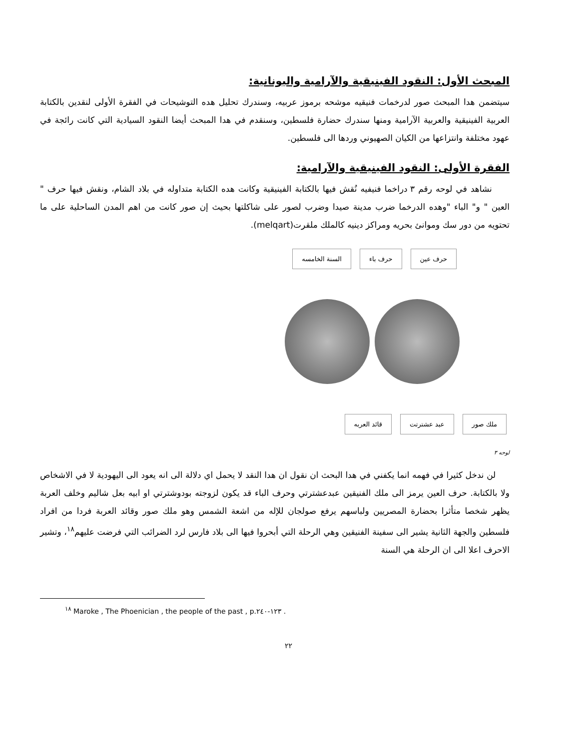المبحث الأول: النقود الفينيقية والآرامية واليونانية:
سيتضمن هدا المبحث صور لدرخمات فنيقيه موشحه برموز عربيه، وسندرك تحليل هده التوشيحات في الفقرة الأولى لنقدين بالكتابة العربية الفينيقية والعربية الآرامية ومنها سندرك حضارة فلسطين، وسنقدم في هدا المبحث أيضا النقود السيادية التي كانت رائجة في عهود مختلفة وانتزاعها من الكيان الصهيوني وردها الى فلسطين.
الفقرة الأولى: النقود الفينيقية والآرامية:
نشاهد في لوحه رقم ٣ دراخما فنيفيه نُقش فيها بالكتابة الفينيقية وكانت هده الكتابة متداوله في بلاد الشام، ونقش فيها حرف " العين " و" الباء "وهده الدرخما ضرب مدينة صيدا وضرب لصور على شاكلتها بحيث إن صور كانت من اهم المدن الساحلية على ما تحتويه من دور سك وموانئ بحريه ومراكز دينيه كالملك ملقرت(melqart).
حرف عين حرف باء السنة الخامسه
ملك صور عبد عشترتت قائد العربه
لوحه ٣
لن ندخل كثيرا في فهمه انما يكفني في هدا البحث ان نقول ان هدا النقد لا يحمل اي دلالة الى انه يعود الى اليهودية لا في الاشخاص ولا بالكتابة. حرف العين يرمز الى ملك الفنيقين عبدعشترتي وحرف الباء قد يكون لزوجته بودوشترتي او ابيه بعل شاليم وخلف العربة يظهر شخصا متأثرا بحضارة المصريين ولباسهم يرفع صولجان للإله من اشعة الشمس وهو ملك صور وقائد العربة فردا من افراد فلسطين والجهة الثانية يشير الى سفينة الفنيقين وهي الرحلة التي أبحروا فيها الى بلاد فارس لرد الضرائب التي فرضت عليهم<sup>١٨</sup>، وتشير الاحرف اعلا الى ان الرحلة هي السنة
<sup>١٨</sup> Maroke , The Phoenician , the people of the past , p.١٢٣-٢٤٠ .
٢٢